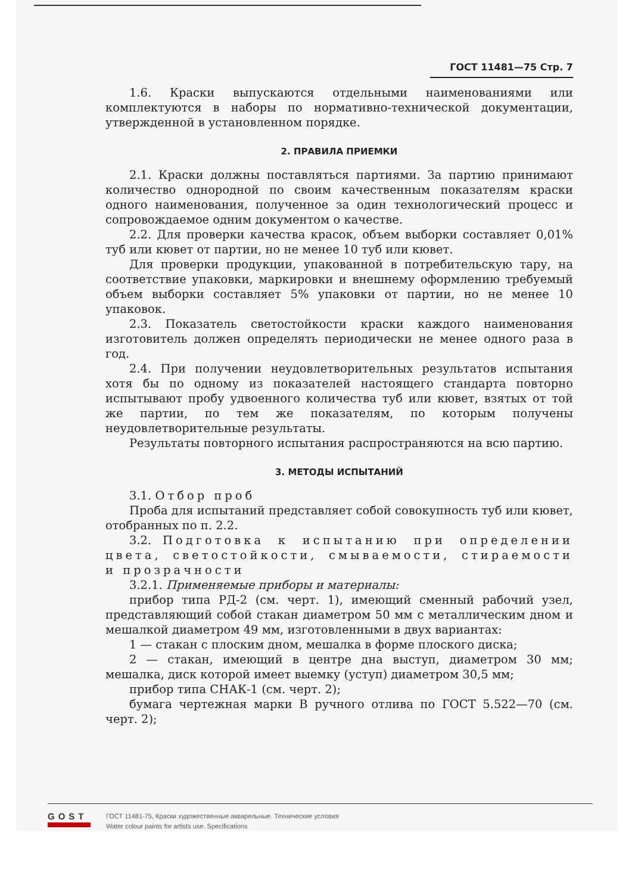ГОСТ 11481—75 Стр. 7
1.6. Краски выпускаются отдельными наименованиями или комплектуются в наборы по нормативно-технической документации, утвержденной в установленном порядке.
2. ПРАВИЛА ПРИЕМКИ
2.1. Краски должны поставляться партиями. За партию принимают количество однородной по своим качественным показателям краски одного наименования, полученное за один технологический процесс и сопровождаемое одним документом о качестве.
2.2. Для проверки качества красок, объем выборки составляет 0,01% туб или кювет от партии, но не менее 10 туб или кювет.
Для проверки продукции, упакованной в потребительскую тару, на соответствие упаковки, маркировки и внешнему оформлению требуемый объем выборки составляет 5% упаковки от партии, но не менее 10 упаковок.
2.3. Показатель светостойкости краски каждого наименования изготовитель должен определять периодически не менее одного раза в год.
2.4. При получении неудовлетворительных результатов испытания хотя бы по одному из показателей настоящего стандарта повторно испытывают пробу удвоенного количества туб или кювет, взятых от той же партии, по тем же показателям, по которым получены неудовлетворительные результаты.
Результаты повторного испытания распространяются на всю партию.
3. МЕТОДЫ ИСПЫТАНИЙ
3.1. Отбор проб
Проба для испытаний представляет собой совокупность туб или кювет, отобранных по п. 2.2.
3.2. Подготовка к испытанию при определении цвета, светостойкости, смываемости, стираемости и прозрачности
3.2.1. Применяемые приборы и материалы:
прибор типа РД-2 (см. черт. 1), имеющий сменный рабочий узел, представляющий собой стакан диаметром 50 мм с металлическим дном и мешалкой диаметром 49 мм, изготовленными в двух вариантах:
1 — стакан с плоским дном, мешалка в форме плоского диска;
2 — стакан, имеющий в центре дна выступ, диаметром 30 мм; мешалка, диск которой имеет выемку (уступ) диаметром 30,5 мм;
прибор типа СНАК-1 (см. черт. 2);
бумага чертежная марки В ручного отлива по ГОСТ 5.522—70 (см. черт. 2);
GOST
ГОСТ 11481-75, Краски художественные акварельные. Технические условия
Water colour paints for artists use. Specifications